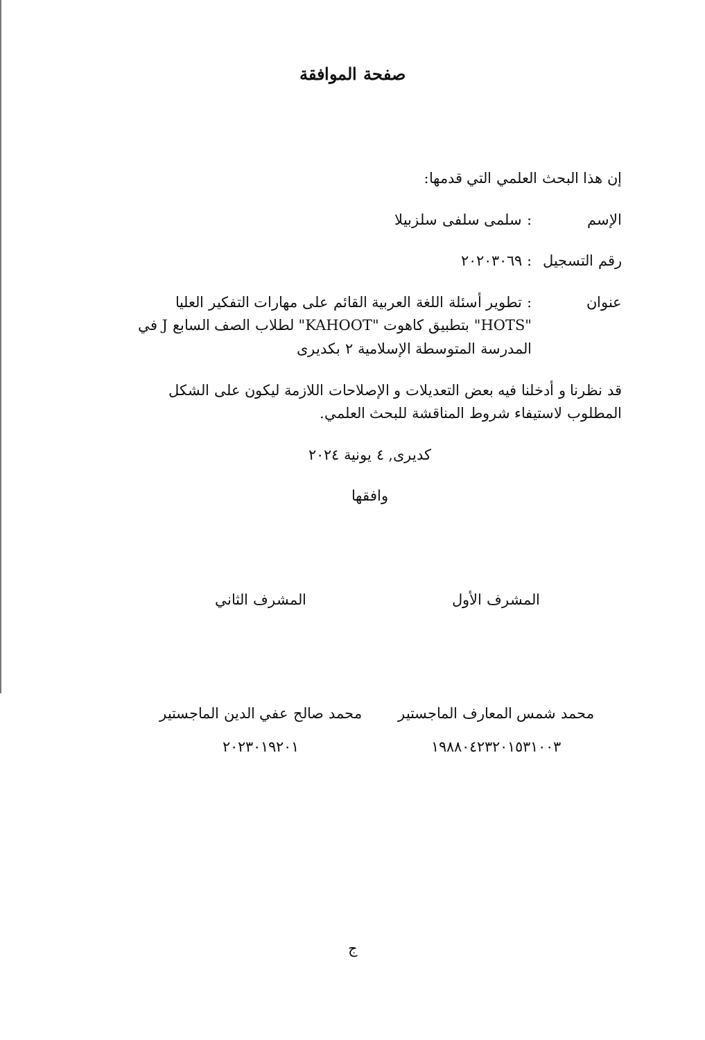صفحة الموافقة
إن هذا البحث العلمي التي قدمها:
الإسم : سلمى سلفى سلزبيلا
رقم التسجيل
: ٢٠٢٠٣٠٦٩
عنوان : تطوير أسئلة اللغة العربية القائم على مهارات التفكير العليا "HOTS" بتطبيق كاهوت "KAHOOT" لطلاب الصف السابع J في المدرسة المتوسطة الإسلامية ٢ بكديرى
قد نظرنا و أدخلنا فيه بعض التعديلات و الإصلاحات اللازمة ليكون على الشكل المطلوب لاستيفاء شروط المناقشة للبحث العلمي.
كديرى, ٤ يونية ٢٠٢٤
وافقها
المشرف الأول
محمد شمس المعارف الماجستير
١٩٨٨٠٤٢٣٢٠١٥٣١٠٠٣
المشرف الثاني
محمد صالح عفي الدين الماجستير
٢٠٢٣٠١٩٢٠١
ج